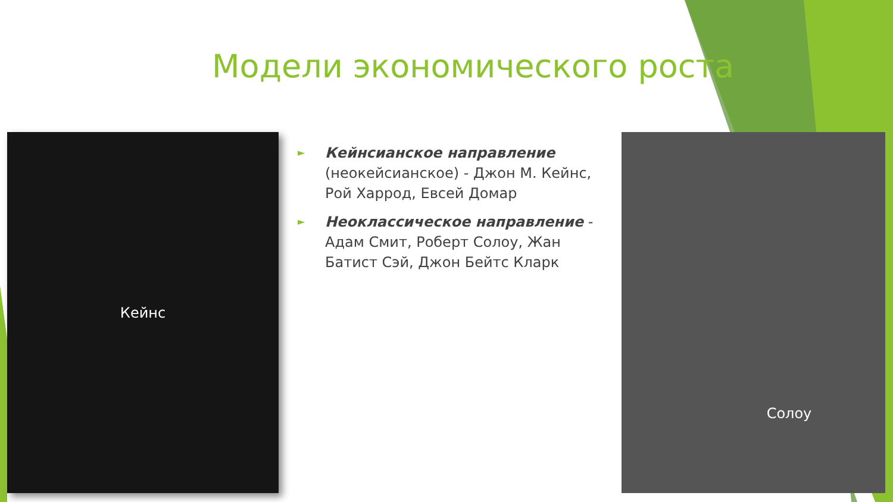Модели экономического роста
Кейнс
►
Кейнсианское направление (неокейсианское) - Джон М. Кейнс, Рой Харрод, Евсей Домар
►
Неоклассическое направление - Адам Смит, Роберт Солоу, Жан Батист Сэй, Джон Бейтс Кларк
Солоу